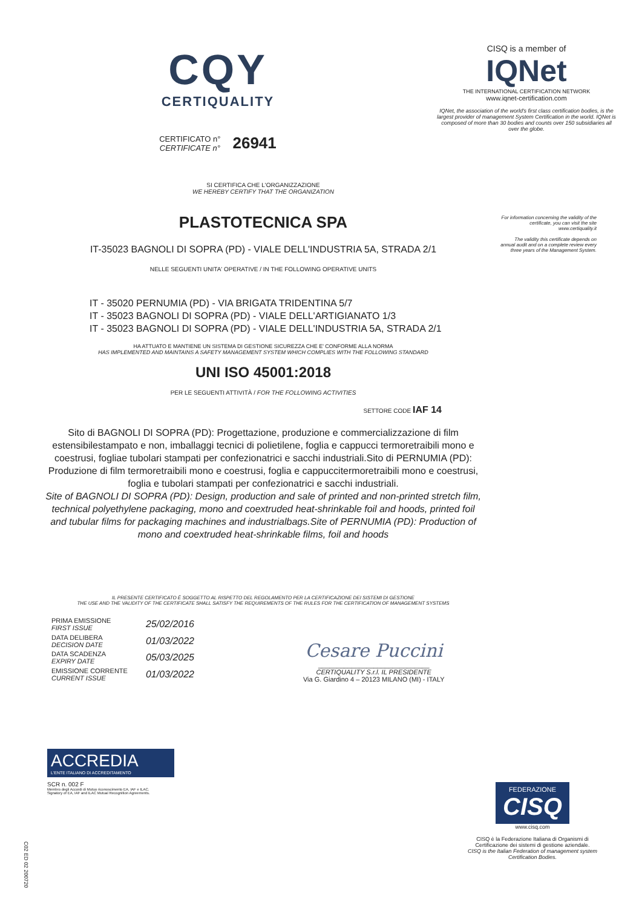CQY
CERTIQUALITY
CERTIFICATO n°
CERTIFICATE n°
26941
CISQ is a member of
IQNet
THE INTERNATIONAL CERTIFICATION NETWORK
www.iqnet-certification.com
IQNet, the association of the world's first class certification bodies, is the largest provider of management System Certification in the world. IQNet is composed of more than 30 bodies and counts over 150 subsidiaries all over the globe.
For information concerning the validity of the certificate, you can visit the site www.certiquality.it
The validity this certificate depends on annual audit and on a complete review every three years of the Management System.
SI CERTIFICA CHE L'ORGANIZZAZIONE
WE HEREBY CERTIFY THAT THE ORGANIZATION
PLASTOTECNICA SPA
IT-35023 BAGNOLI DI SOPRA (PD) - VIALE DELL'INDUSTRIA 5A, STRADA 2/1
NELLE SEGUENTI UNITA' OPERATIVE / IN THE FOLLOWING OPERATIVE UNITS
IT - 35020 PERNUMIA (PD) - VIA BRIGATA TRIDENTINA 5/7
IT - 35023 BAGNOLI DI SOPRA (PD) - VIALE DELL'ARTIGIANATO 1/3
IT - 35023 BAGNOLI DI SOPRA (PD) - VIALE DELL'INDUSTRIA 5A, STRADA 2/1
HA ATTUATO E MANTIENE UN SISTEMA DI GESTIONE SICUREZZA CHE E' CONFORME ALLA NORMA
HAS IMPLEMENTED AND MAINTAINS A SAFETY MANAGEMENT SYSTEM WHICH COMPLIES WITH THE FOLLOWING STANDARD
UNI ISO 45001:2018
PER LE SEGUENTI ATTIVITÀ / FOR THE FOLLOWING ACTIVITIES
SETTORE CODE IAF 14
Sito di BAGNOLI DI SOPRA (PD): Progettazione, produzione e commercializzazione di film estensibilestampato e non, imballaggi tecnici di polietilene, foglia e cappucci termoretraibili mono e coestrusi, fogliae tubolari stampati per confezionatrici e sacchi industriali.Sito di PERNUMIA (PD): Produzione di film termoretraibili mono e coestrusi, foglia e cappuccitermoretraibili mono e coestrusi, foglia e tubolari stampati per confezionatrici e sacchi industriali.
Site of BAGNOLI DI SOPRA (PD): Design, production and sale of printed and non-printed stretch film, technical polyethylene packaging, mono and coextruded heat-shrinkable foil and hoods, printed foil and tubular films for packaging machines and industrialbags.Site of PERNUMIA (PD): Production of mono and coextruded heat-shrinkable films, foil and hoods
IL PRESENTE CERTIFICATO È SOGGETTO AL RISPETTO DEL REGOLAMENTO PER LA CERTIFICAZIONE DEI SISTEMI DI GESTIONE
THE USE AND THE VALIDITY OF THE CERTIFICATE SHALL SATISFY THE REQUIREMENTS OF THE RULES FOR THE CERTIFICATION OF MANAGEMENT SYSTEMS
| PRIMA EMISSIONE FIRST ISSUE | 25/02/2016 |
| DATA DELIBERA DECISION DATE | 01/03/2022 |
| DATA SCADENZA EXPIRY DATE | 05/03/2025 |
| EMISSIONE CORRENTE CURRENT ISSUE | 01/03/2022 |
Cesare Puccini
______________________________
CERTIQUALITY S.r.l. IL PRESIDENTE
Via G. Giardino 4 – 20123 MILANO (MI) - ITALY
ACCREDIA
L'ENTE ITALIANO DI ACCREDITAMENTO
SCR n. 002 F
Membro degli Accordi di Mutuo riconoscimento EA, IAF e ILAC.
Signatory of EA, IAF and ILAC Mutual Recognition Agreements.
C02 ED 02 200720
FEDERAZIONE
CISQ
www.cisq.com
CISQ è la Federazione Italiana di Organismi di Certificazione dei sistemi di gestione aziendale.
CISQ is the Italian Federation of management system Certification Bodies.